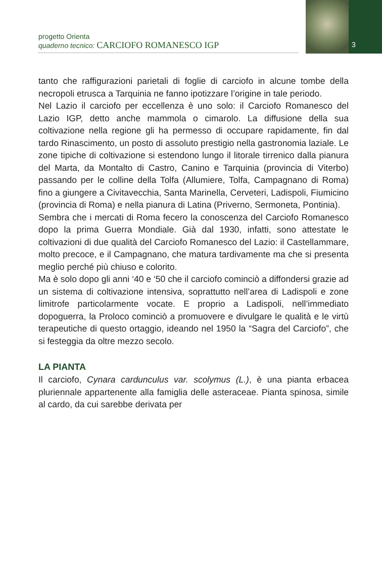progetto Orienta
quaderno tecnico: CARCIOFO ROMANESCO IGP
3
tanto che raffigurazioni parietali di foglie di carciofo in alcune tombe della necropoli etrusca a Tarquinia ne fanno ipotizzare l’origine in tale periodo.
Nel Lazio il carciofo per eccellenza è uno solo: il Carciofo Romanesco del Lazio IGP, detto anche mammola o cimarolo. La diffusione della sua coltivazione nella regione gli ha permesso di occupare rapidamente, fin dal tardo Rinascimento, un posto di assoluto prestigio nella gastronomia laziale. Le zone tipiche di coltivazione si estendono lungo il litorale tirrenico dalla pianura del Marta, da Montalto di Castro, Canino e Tarquinia (provincia di Viterbo) passando per le colline della Tolfa (Allumiere, Tolfa, Campagnano di Roma) fino a giungere a Civitavecchia, Santa Marinella, Cerveteri, Ladispoli, Fiumicino (provincia di Roma) e nella pianura di Latina (Priverno, Sermoneta, Pontinia).
Sembra che i mercati di Roma fecero la conoscenza del Carciofo Romanesco dopo la prima Guerra Mondiale. Già dal 1930, infatti, sono attestate le coltivazioni di due qualità del Carciofo Romanesco del Lazio: il Castellammare, molto precoce, e il Campagnano, che matura tardivamente ma che si presenta meglio perché più chiuso e colorito.
Ma è solo dopo gli anni ‘40 e ‘50 che il carciofo cominciò a diffondersi grazie ad un sistema di coltivazione intensiva, soprattutto nell’area di Ladispoli e zone limitrofe particolarmente vocate. E proprio a Ladispoli, nell’immediato dopoguerra, la Proloco cominciò a promuovere e divulgare le qualità e le virtù terapeutiche di questo ortaggio, ideando nel 1950 la “Sagra del Carciofo”, che si festeggia da oltre mezzo secolo.
LA PIANTA
Il carciofo, Cynara cardunculus var. scolymus (L.), è una pianta erbacea pluriennale appartenente alla famiglia delle asteraceae. Pianta spinosa, simile al cardo, da cui sarebbe derivata per